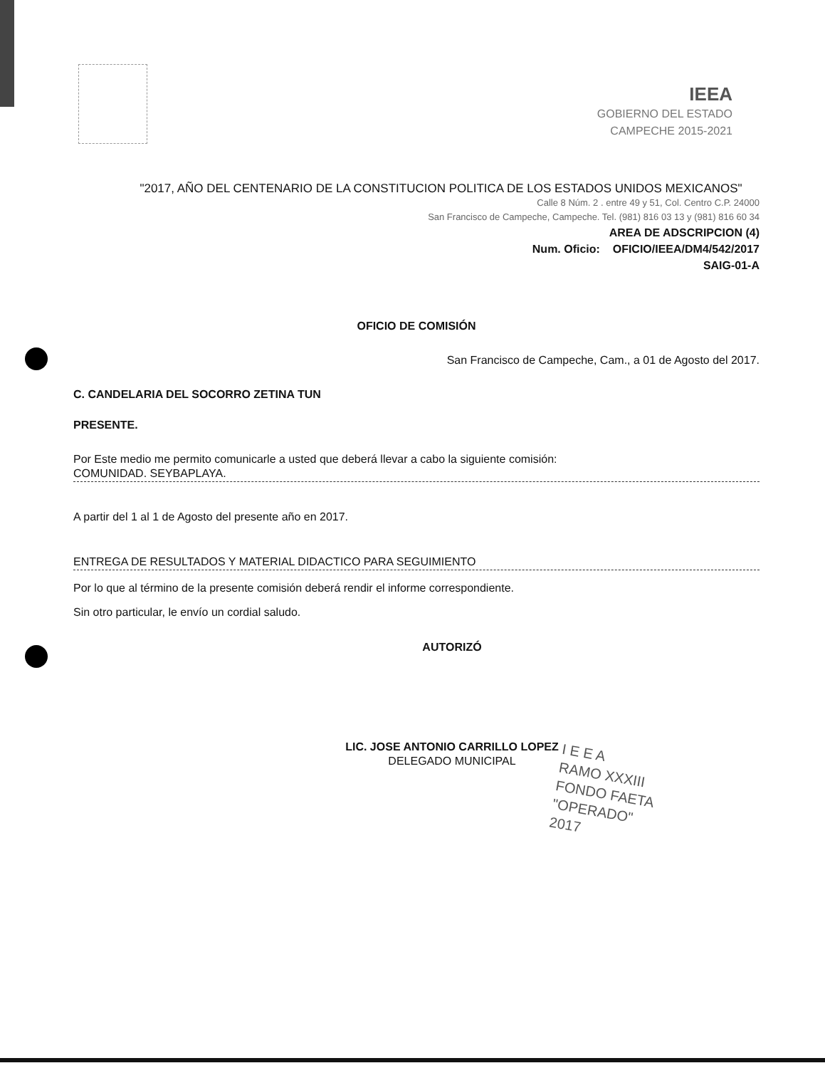IEEA
GOBIERNO DEL ESTADO
CAMPECHE 2015-2021
"2017, AÑO DEL CENTENARIO DE LA CONSTITUCION POLITICA DE LOS ESTADOS UNIDOS MEXICANOS"
Calle 8 Núm. 2 . entre 49 y 51, Col. Centro C.P. 24000
San Francisco de Campeche, Campeche. Tel. (981) 816 03 13 y (981) 816 60 34
AREA DE ADSCRIPCION (4)
Num. Oficio: OFICIO/IEEA/DM4/542/2017
SAIG-01-A
OFICIO DE COMISIÓN
San Francisco de Campeche, Cam., a 01 de Agosto del 2017.
C. CANDELARIA DEL SOCORRO ZETINA TUN
PRESENTE.
Por Este medio me permito comunicarle a usted que deberá llevar a cabo la siguiente comisión:
COMUNIDAD. SEYBAPLAYA.
A partir del 1 al 1 de Agosto del presente año en 2017.
ENTREGA DE RESULTADOS Y MATERIAL DIDACTICO PARA SEGUIMIENTO
Por lo que al término de la presente comisión deberá rendir el informe correspondiente.
Sin otro particular, le envío un cordial saludo.
AUTORIZÓ
LIC. JOSE ANTONIO CARRILLO LOPEZ
DELEGADO MUNICIPAL
I E E A
RAMO XXXIII
FONDO FAETA
"OPERADO"
2017